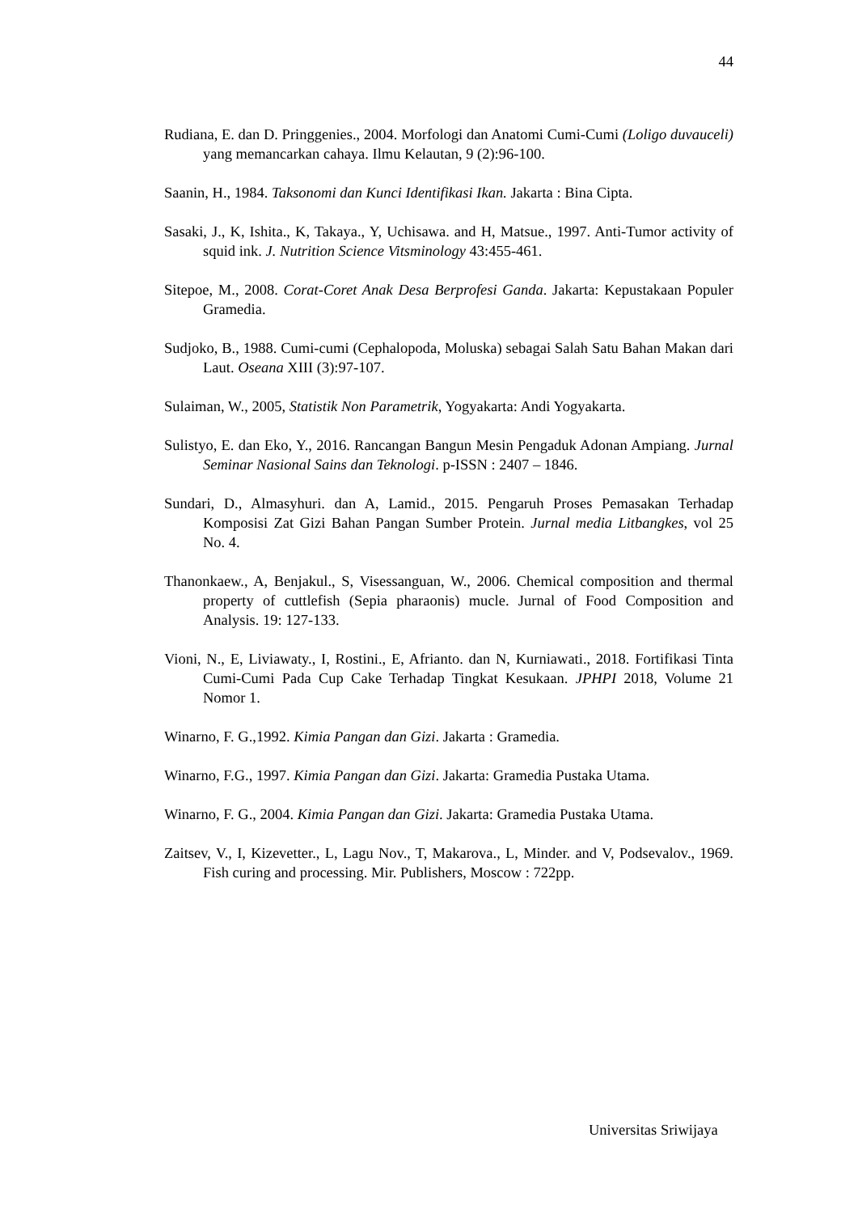44
Rudiana, E. dan D. Pringgenies., 2004. Morfologi dan Anatomi Cumi-Cumi (Loligo duvauceli) yang memancarkan cahaya. Ilmu Kelautan, 9 (2):96-100.
Saanin, H., 1984. Taksonomi dan Kunci Identifikasi Ikan. Jakarta : Bina Cipta.
Sasaki, J., K, Ishita., K, Takaya., Y, Uchisawa. and H, Matsue., 1997. Anti-Tumor activity of squid ink. J. Nutrition Science Vitsminology 43:455-461.
Sitepoe, M., 2008. Corat-Coret Anak Desa Berprofesi Ganda. Jakarta: Kepustakaan Populer Gramedia.
Sudjoko, B., 1988. Cumi-cumi (Cephalopoda, Moluska) sebagai Salah Satu Bahan Makan dari Laut. Oseana XIII (3):97-107.
Sulaiman, W., 2005, Statistik Non Parametrik, Yogyakarta: Andi Yogyakarta.
Sulistyo, E. dan Eko, Y., 2016. Rancangan Bangun Mesin Pengaduk Adonan Ampiang. Jurnal Seminar Nasional Sains dan Teknologi. p-ISSN : 2407 – 1846.
Sundari, D., Almasyhuri. dan A, Lamid., 2015. Pengaruh Proses Pemasakan Terhadap Komposisi Zat Gizi Bahan Pangan Sumber Protein. Jurnal media Litbangkes, vol 25 No. 4.
Thanonkaew., A, Benjakul., S, Visessanguan, W., 2006. Chemical composition and thermal property of cuttlefish (Sepia pharaonis) mucle. Jurnal of Food Composition and Analysis. 19: 127-133.
Vioni, N., E, Liviawaty., I, Rostini., E, Afrianto. dan N, Kurniawati., 2018. Fortifikasi Tinta Cumi-Cumi Pada Cup Cake Terhadap Tingkat Kesukaan. JPHPI 2018, Volume 21 Nomor 1.
Winarno, F. G.,1992. Kimia Pangan dan Gizi. Jakarta : Gramedia.
Winarno, F.G., 1997. Kimia Pangan dan Gizi. Jakarta: Gramedia Pustaka Utama.
Winarno, F. G., 2004. Kimia Pangan dan Gizi. Jakarta: Gramedia Pustaka Utama.
Zaitsev, V., I, Kizevetter., L, Lagu Nov., T, Makarova., L, Minder. and V, Podsevalov., 1969. Fish curing and processing. Mir. Publishers, Moscow : 722pp.
Universitas Sriwijaya